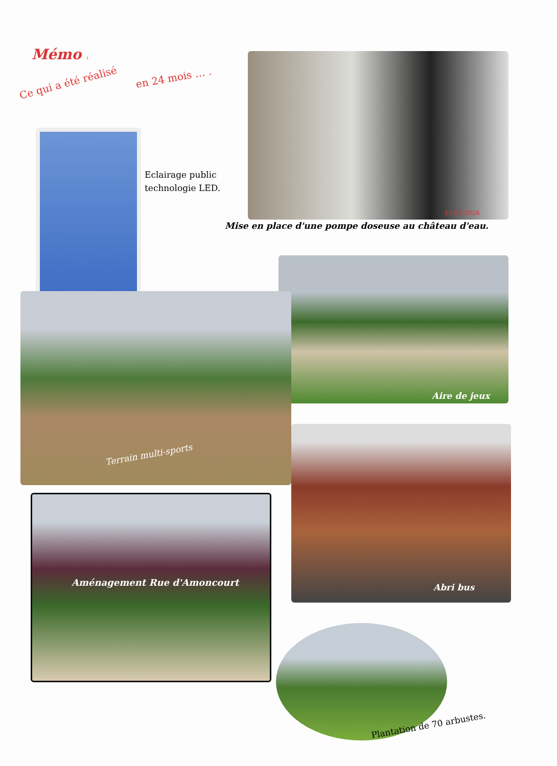Mémo :
Ce qui a été réalisé en 24 mois … .
Eclairage public
technologie LED.
15.06.2016
Mise en place d'une pompe doseuse au château d'eau.
Aire de jeux
Terrain multi-sports
Aménagement Rue d'Amoncourt Abri bus
Plantation de 70 arbustes.